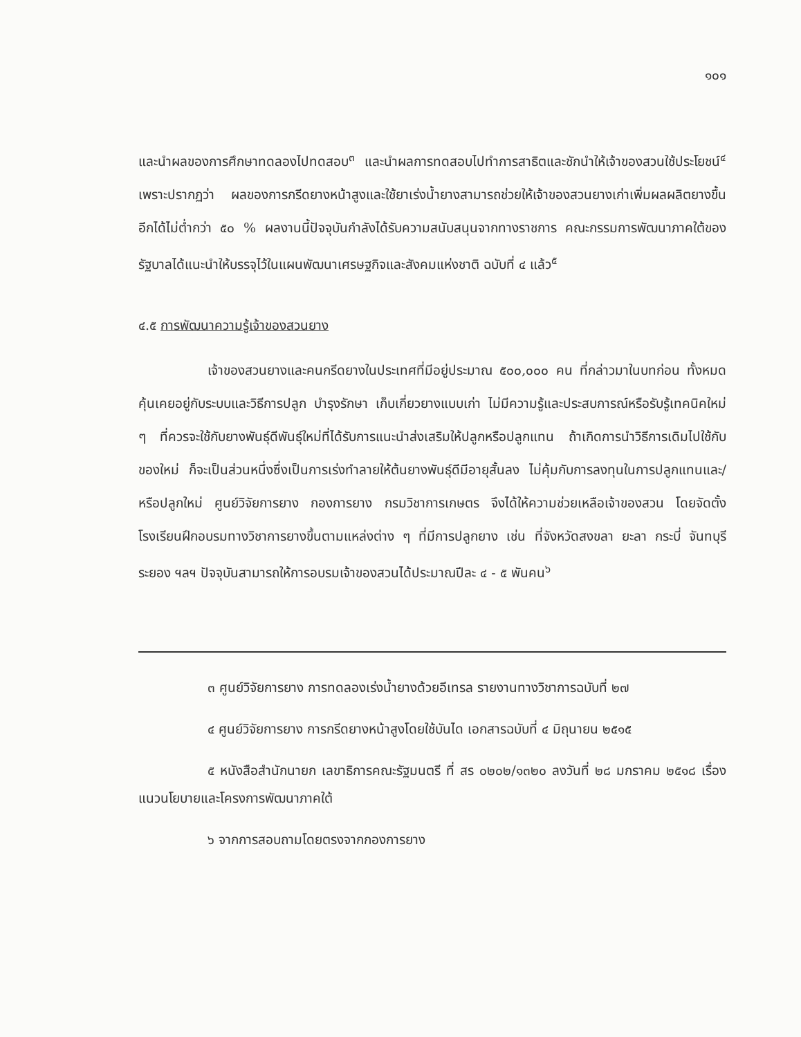๑๐๑
และนำผลของการศึกษาทดลองไปทดสอบ<sup>๓</sup> และนำผลการทดสอบไปทำการสาธิตและชักนำให้เจ้าของสวนใช้ประโยชน์<sup>๔</sup> เพราะปรากฏว่า ผลของการกรีดยางหน้าสูงและใช้ยาเร่งน้ำยางสามารถช่วยให้เจ้าของสวนยางเก่าเพิ่มผลผลิตยางขึ้นอีกได้ไม่ต่ำกว่า ๕๐ % ผลงานนี้ปัจจุบันกำลังได้รับความสนับสนุนจากทางราชการ คณะกรรมการพัฒนาภาคใต้ของรัฐบาลได้แนะนำให้บรรจุไว้ในแผนพัฒนาเศรษฐกิจและสังคมแห่งชาติ ฉบับที่ ๔ แล้ว<sup>๕</sup>
๔.๕ การพัฒนาความรู้เจ้าของสวนยาง
เจ้าของสวนยางและคนกรีดยางในประเทศที่มีอยู่ประมาณ ๕๐๐,๐๐๐ คน ที่กล่าวมาในบทก่อน ทั้งหมดคุ้นเคยอยู่กับระบบและวิธีการปลูก บำรุงรักษา เก็บเกี่ยวยางแบบเก่า ไม่มีความรู้และประสบการณ์หรือรับรู้เทคนิคใหม่ ๆ ที่ควรจะใช้กับยางพันธุ์ดีพันธุ์ใหม่ที่ได้รับการแนะนำส่งเสริมให้ปลูกหรือปลูกแทน ถ้าเกิดการนำวิธีการเดิมไปใช้กับของใหม่ ก็จะเป็นส่วนหนึ่งซึ่งเป็นการเร่งทำลายให้ต้นยางพันธุ์ดีมีอายุสั้นลง ไม่คุ้มกับการลงทุนในการปลูกแทนและ/หรือปลูกใหม่ ศูนย์วิจัยการยาง กองการยาง กรมวิชาการเกษตร จึงได้ให้ความช่วยเหลือเจ้าของสวน โดยจัดตั้งโรงเรียนฝึกอบรมทางวิชาการยางขึ้นตามแหล่งต่าง ๆ ที่มีการปลูกยาง เช่น ที่จังหวัดสงขลา ยะลา กระบี่ จันทบุรี ระยอง ฯลฯ ปัจจุบันสามารถให้การอบรมเจ้าของสวนได้ประมาณปีละ ๔ - ๕ พันคน<sup>๖</sup>
๓ ศูนย์วิจัยการยาง การทดลองเร่งน้ำยางด้วยอีเทรล รายงานทางวิชาการฉบับที่ ๒๗
๔ ศูนย์วิจัยการยาง การกรีดยางหน้าสูงโดยใช้บันได เอกสารฉบับที่ ๔ มิถุนายน ๒๕๑๕
๕ หนังสือสำนักนายก เลขาธิการคณะรัฐมนตรี ที่ สร ๐๒๐๒/๑๓๒๐ ลงวันที่ ๒๘ มกราคม ๒๕๑๘ เรื่องแนวนโยบายและโครงการพัฒนาภาคใต้
๖ จากการสอบถามโดยตรงจากกองการยาง